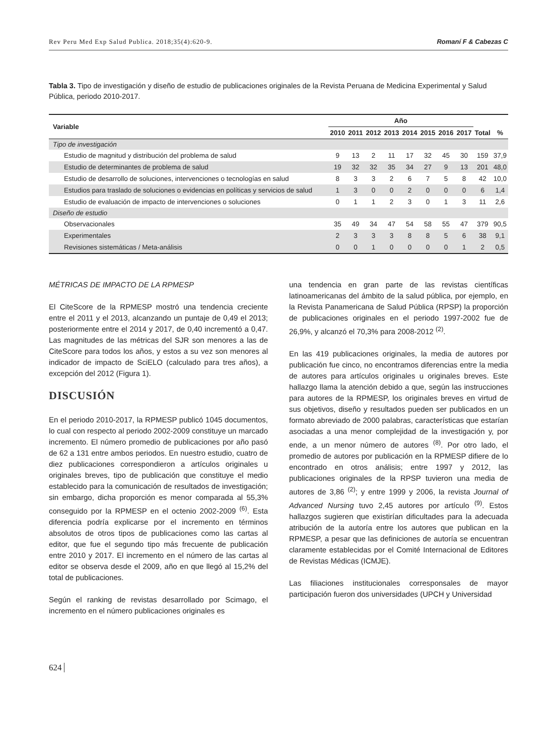Rev Peru Med Exp Salud Publica. 2018;35(4):620-9. Romaní F & Cabezas C
Tabla 3. Tipo de investigación y diseño de estudio de publicaciones originales de la Revista Peruana de Medicina Experimental y Salud Pública, periodo 2010-2017.
| Variable | Año | | | | | | | | Total | % |
| --- | --- | --- | --- | --- | --- | --- | --- | --- | --- | --- |
| | 2010 | 2011 | 2012 | 2013 | 2014 | 2015 | 2016 | 2017 | | |
| Tipo de investigación | | | | | | | | | | |
| Estudio de magnitud y distribución del problema de salud | 9 | 13 | 2 | 11 | 17 | 32 | 45 | 30 | 159 | 37,9 |
| Estudio de determinantes de problema de salud | 19 | 32 | 32 | 35 | 34 | 27 | 9 | 13 | 201 | 48,0 |
| Estudio de desarrollo de soluciones, intervenciones o tecnologías en salud | 8 | 3 | 3 | 2 | 6 | 7 | 5 | 8 | 42 | 10,0 |
| Estudios para traslado de soluciones o evidencias en políticas y servicios de salud | 1 | 3 | 0 | 0 | 2 | 0 | 0 | 0 | 6 | 1,4 |
| Estudio de evaluación de impacto de intervenciones o soluciones | 0 | 1 | 1 | 2 | 3 | 0 | 1 | 3 | 11 | 2,6 |
| Diseño de estudio | | | | | | | | | | |
| Observacionales | 35 | 49 | 34 | 47 | 54 | 58 | 55 | 47 | 379 | 90,5 |
| Experimentales | 2 | 3 | 3 | 3 | 8 | 8 | 5 | 6 | 38 | 9,1 |
| Revisiones sistemáticas / Meta-análisis | 0 | 0 | 1 | 0 | 0 | 0 | 0 | 1 | 2 | 0,5 |
MÉTRICAS DE IMPACTO DE LA RPMESP
El CiteScore de la RPMESP mostró una tendencia creciente entre el 2011 y el 2013, alcanzando un puntaje de 0,49 el 2013; posteriormente entre el 2014 y 2017, de 0,40 incrementó a 0,47. Las magnitudes de las métricas del SJR son menores a las de CiteScore para todos los años, y estos a su vez son menores al indicador de impacto de SciELO (calculado para tres años), a excepción del 2012 (Figura 1).
DISCUSIÓN
En el periodo 2010-2017, la RPMESP publicó 1045 documentos, lo cual con respecto al periodo 2002-2009 constituye un marcado incremento. El número promedio de publicaciones por año pasó de 62 a 131 entre ambos periodos. En nuestro estudio, cuatro de diez publicaciones correspondieron a artículos originales u originales breves, tipo de publicación que constituye el medio establecido para la comunicación de resultados de investigación; sin embargo, dicha proporción es menor comparada al 55,3% conseguido por la RPMESP en el octenio 2002-2009 <sup>(6)</sup>. Esta diferencia podría explicarse por el incremento en términos absolutos de otros tipos de publicaciones como las cartas al editor, que fue el segundo tipo más frecuente de publicación entre 2010 y 2017. El incremento en el número de las cartas al editor se observa desde el 2009, año en que llegó al 15,2% del total de publicaciones.
Según el ranking de revistas desarrollado por Scimago, el incremento en el número publicaciones originales es
una tendencia en gran parte de las revistas científicas latinoamericanas del ámbito de la salud pública, por ejemplo, en la Revista Panamericana de Salud Pública (RPSP) la proporción de publicaciones originales en el periodo 1997-2002 fue de 26,9%, y alcanzó el 70,3% para 2008-2012 <sup>(2)</sup>.
En las 419 publicaciones originales, la media de autores por publicación fue cinco, no encontramos diferencias entre la media de autores para artículos originales u originales breves. Este hallazgo llama la atención debido a que, según las instrucciones para autores de la RPMESP, los originales breves en virtud de sus objetivos, diseño y resultados pueden ser publicados en un formato abreviado de 2000 palabras, características que estarían asociadas a una menor complejidad de la investigación y, por ende, a un menor número de autores <sup>(8)</sup>. Por otro lado, el promedio de autores por publicación en la RPMESP difiere de lo encontrado en otros análisis; entre 1997 y 2012, las publicaciones originales de la RPSP tuvieron una media de autores de 3,86 <sup>(2)</sup>; y entre 1999 y 2006, la revista Journal of Advanced Nursing tuvo 2,45 autores por artículo <sup>(9)</sup>. Estos hallazgos sugieren que existirían dificultades para la adecuada atribución de la autoría entre los autores que publican en la RPMESP, a pesar que las definiciones de autoría se encuentran claramente establecidas por el Comité Internacional de Editores de Revistas Médicas (ICMJE).
Las filiaciones institucionales corresponsales de mayor participación fueron dos universidades (UPCH y Universidad
624